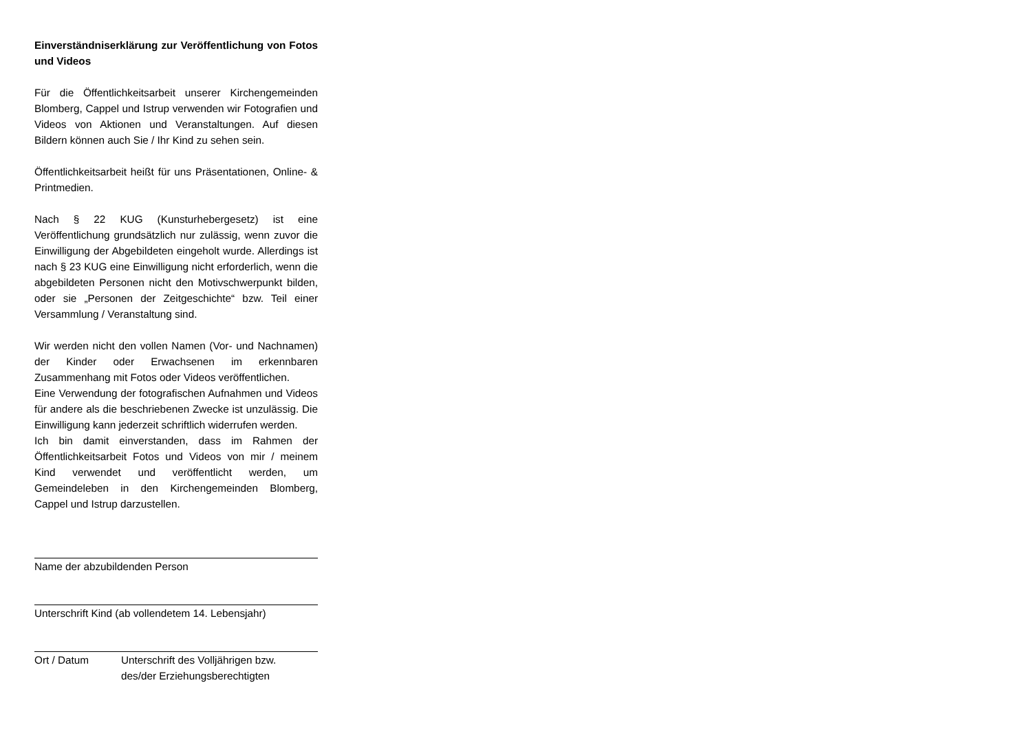Einverständniserklärung zur Veröffentlichung von Fotos und Videos
Für die Öffentlichkeitsarbeit unserer Kirchengemeinden Blomberg, Cappel und Istrup verwenden wir Fotografien und Videos von Aktionen und Veranstaltungen. Auf diesen Bildern können auch Sie / Ihr Kind zu sehen sein.
Öffentlichkeitsarbeit heißt für uns Präsentationen, Online- & Printmedien.
Nach § 22 KUG (Kunsturhebergesetz) ist eine Veröffentlichung grundsätzlich nur zulässig, wenn zuvor die Einwilligung der Abgebildeten eingeholt wurde. Allerdings ist nach § 23 KUG eine Einwilligung nicht erforderlich, wenn die abgebildeten Personen nicht den Motivschwerpunkt bilden, oder sie „Personen der Zeitgeschichte“ bzw. Teil einer Versammlung / Veranstaltung sind.
Wir werden nicht den vollen Namen (Vor- und Nachnamen) der Kinder oder Erwachsenen im erkennbaren Zusammenhang mit Fotos oder Videos veröffentlichen.
Eine Verwendung der fotografischen Aufnahmen und Videos für andere als die beschriebenen Zwecke ist unzulässig. Die Einwilligung kann jederzeit schriftlich widerrufen werden.
Ich bin damit einverstanden, dass im Rahmen der Öffentlichkeitsarbeit Fotos und Videos von mir / meinem Kind verwendet und veröffentlicht werden, um Gemeindeleben in den Kirchengemeinden Blomberg, Cappel und Istrup darzustellen.
Name der abzubildenden Person
Unterschrift Kind (ab vollendetem 14. Lebensjahr)
Ort / Datum Unterschrift des Volljährigen bzw.
des/der Erziehungsberechtigten